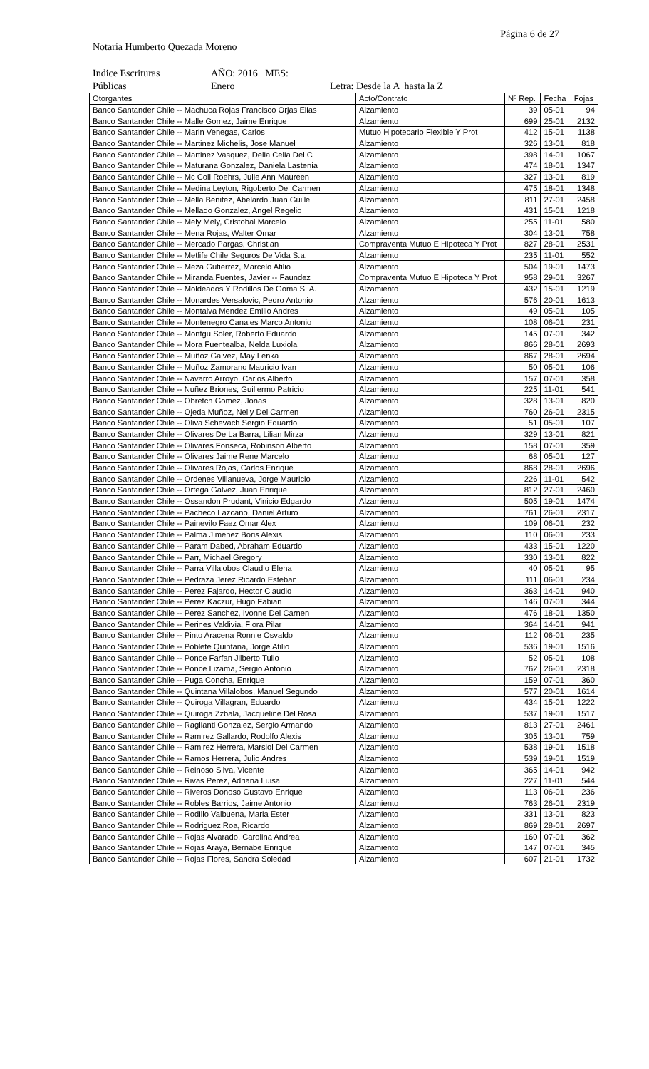Página 6 de 27
Notaría Humberto Quezada Moreno
Indice Escrituras
Públicas
AÑO: 2016 MES:
Enero
Letra: Desde la A hasta la Z
| Otorgantes | Acto/Contrato | Nº Rep. | Fecha | Fojas |
| --- | --- | --- | --- | --- |
| Banco Santander Chile -- Machuca Rojas Francisco Orjas Elias | Alzamiento | 39 | 05-01 | 94 |
| Banco Santander Chile -- Malle Gomez, Jaime Enrique | Alzamiento | 699 | 25-01 | 2132 |
| Banco Santander Chile -- Marin Venegas, Carlos | Mutuo Hipotecario Flexible Y Prot | 412 | 15-01 | 1138 |
| Banco Santander Chile -- Martinez Michelis, Jose Manuel | Alzamiento | 326 | 13-01 | 818 |
| Banco Santander Chile -- Martinez Vasquez, Delia Celia Del C | Alzamiento | 398 | 14-01 | 1067 |
| Banco Santander Chile -- Maturana Gonzalez, Daniela Lastenia | Alzamiento | 474 | 18-01 | 1347 |
| Banco Santander Chile -- Mc Coll Roehrs, Julie Ann Maureen | Alzamiento | 327 | 13-01 | 819 |
| Banco Santander Chile -- Medina Leyton, Rigoberto Del Carmen | Alzamiento | 475 | 18-01 | 1348 |
| Banco Santander Chile -- Mella Benitez, Abelardo Juan Guille | Alzamiento | 811 | 27-01 | 2458 |
| Banco Santander Chile -- Mellado Gonzalez, Angel Regelio | Alzamiento | 431 | 15-01 | 1218 |
| Banco Santander Chile -- Mely Mely, Cristobal Marcelo | Alzamiento | 255 | 11-01 | 580 |
| Banco Santander Chile -- Mena Rojas, Walter Omar | Alzamiento | 304 | 13-01 | 758 |
| Banco Santander Chile -- Mercado Pargas, Christian | Compraventa Mutuo E Hipoteca Y Prot | 827 | 28-01 | 2531 |
| Banco Santander Chile -- Metlife Chile Seguros De Vida S.a. | Alzamiento | 235 | 11-01 | 552 |
| Banco Santander Chile -- Meza Gutierrez, Marcelo Atilio | Alzamiento | 504 | 19-01 | 1473 |
| Banco Santander Chile -- Miranda Fuentes, Javier -- Faundez | Compraventa Mutuo E Hipoteca Y Prot | 958 | 29-01 | 3267 |
| Banco Santander Chile -- Moldeados Y Rodillos De Goma S. A. | Alzamiento | 432 | 15-01 | 1219 |
| Banco Santander Chile -- Monardes Versalovic, Pedro Antonio | Alzamiento | 576 | 20-01 | 1613 |
| Banco Santander Chile -- Montalva Mendez Emilio Andres | Alzamiento | 49 | 05-01 | 105 |
| Banco Santander Chile -- Montenegro Canales Marco Antonio | Alzamiento | 108 | 06-01 | 231 |
| Banco Santander Chile -- Montgu Soler, Roberto Eduardo | Alzamiento | 145 | 07-01 | 342 |
| Banco Santander Chile -- Mora Fuentealba, Nelda Luxiola | Alzamiento | 866 | 28-01 | 2693 |
| Banco Santander Chile -- Muñoz Galvez, May Lenka | Alzamiento | 867 | 28-01 | 2694 |
| Banco Santander Chile -- Muñoz Zamorano Mauricio Ivan | Alzamiento | 50 | 05-01 | 106 |
| Banco Santander Chile -- Navarro Arroyo, Carlos Alberto | Alzamiento | 157 | 07-01 | 358 |
| Banco Santander Chile -- Nuñez Briones, Guillermo Patricio | Alzamiento | 225 | 11-01 | 541 |
| Banco Santander Chile -- Obretch Gomez, Jonas | Alzamiento | 328 | 13-01 | 820 |
| Banco Santander Chile -- Ojeda Muñoz, Nelly Del Carmen | Alzamiento | 760 | 26-01 | 2315 |
| Banco Santander Chile -- Oliva Schevach Sergio Eduardo | Alzamiento | 51 | 05-01 | 107 |
| Banco Santander Chile -- Olivares De La Barra, Lilian Mirza | Alzamiento | 329 | 13-01 | 821 |
| Banco Santander Chile -- Olivares Fonseca, Robinson Alberto | Alzamiento | 158 | 07-01 | 359 |
| Banco Santander Chile -- Olivares Jaime Rene Marcelo | Alzamiento | 68 | 05-01 | 127 |
| Banco Santander Chile -- Olivares Rojas, Carlos Enrique | Alzamiento | 868 | 28-01 | 2696 |
| Banco Santander Chile -- Ordenes Villanueva, Jorge Mauricio | Alzamiento | 226 | 11-01 | 542 |
| Banco Santander Chile -- Ortega Galvez, Juan Enrique | Alzamiento | 812 | 27-01 | 2460 |
| Banco Santander Chile -- Ossandon Prudant, Vinicio Edgardo | Alzamiento | 505 | 19-01 | 1474 |
| Banco Santander Chile -- Pacheco Lazcano, Daniel Arturo | Alzamiento | 761 | 26-01 | 2317 |
| Banco Santander Chile -- Painevilo Faez Omar Alex | Alzamiento | 109 | 06-01 | 232 |
| Banco Santander Chile -- Palma Jimenez Boris Alexis | Alzamiento | 110 | 06-01 | 233 |
| Banco Santander Chile -- Param Dabed, Abraham Eduardo | Alzamiento | 433 | 15-01 | 1220 |
| Banco Santander Chile -- Parr, Michael Gregory | Alzamiento | 330 | 13-01 | 822 |
| Banco Santander Chile -- Parra Villalobos Claudio Elena | Alzamiento | 40 | 05-01 | 95 |
| Banco Santander Chile -- Pedraza Jerez Ricardo Esteban | Alzamiento | 111 | 06-01 | 234 |
| Banco Santander Chile -- Perez Fajardo, Hector Claudio | Alzamiento | 363 | 14-01 | 940 |
| Banco Santander Chile -- Perez Kaczur, Hugo Fabian | Alzamiento | 146 | 07-01 | 344 |
| Banco Santander Chile -- Perez Sanchez, Ivonne Del Carnen | Alzamiento | 476 | 18-01 | 1350 |
| Banco Santander Chile -- Perines Valdivia, Flora Pilar | Alzamiento | 364 | 14-01 | 941 |
| Banco Santander Chile -- Pinto Aracena Ronnie Osvaldo | Alzamiento | 112 | 06-01 | 235 |
| Banco Santander Chile -- Poblete Quintana, Jorge Atilio | Alzamiento | 536 | 19-01 | 1516 |
| Banco Santander Chile -- Ponce Farfan Jilberto Tulio | Alzamiento | 52 | 05-01 | 108 |
| Banco Santander Chile -- Ponce Lizama, Sergio Antonio | Alzamiento | 762 | 26-01 | 2318 |
| Banco Santander Chile -- Puga Concha, Enrique | Alzamiento | 159 | 07-01 | 360 |
| Banco Santander Chile -- Quintana Villalobos, Manuel Segundo | Alzamiento | 577 | 20-01 | 1614 |
| Banco Santander Chile -- Quiroga Villagran, Eduardo | Alzamiento | 434 | 15-01 | 1222 |
| Banco Santander Chile -- Quiroga Zzbala, Jacqueline Del Rosa | Alzamiento | 537 | 19-01 | 1517 |
| Banco Santander Chile -- Raglianti Gonzalez, Sergio Armando | Alzamiento | 813 | 27-01 | 2461 |
| Banco Santander Chile -- Ramirez Gallardo, Rodolfo Alexis | Alzamiento | 305 | 13-01 | 759 |
| Banco Santander Chile -- Ramirez Herrera, Marsiol Del Carmen | Alzamiento | 538 | 19-01 | 1518 |
| Banco Santander Chile -- Ramos Herrera, Julio Andres | Alzamiento | 539 | 19-01 | 1519 |
| Banco Santander Chile -- Reinoso Silva, Vicente | Alzamiento | 365 | 14-01 | 942 |
| Banco Santander Chile -- Rivas Perez, Adriana Luisa | Alzamiento | 227 | 11-01 | 544 |
| Banco Santander Chile -- Riveros Donoso Gustavo Enrique | Alzamiento | 113 | 06-01 | 236 |
| Banco Santander Chile -- Robles Barrios, Jaime Antonio | Alzamiento | 763 | 26-01 | 2319 |
| Banco Santander Chile -- Rodillo Valbuena, Maria Ester | Alzamiento | 331 | 13-01 | 823 |
| Banco Santander Chile -- Rodriguez Roa, Ricardo | Alzamiento | 869 | 28-01 | 2697 |
| Banco Santander Chile -- Rojas Alvarado, Carolina Andrea | Alzamiento | 160 | 07-01 | 362 |
| Banco Santander Chile -- Rojas Araya, Bernabe Enrique | Alzamiento | 147 | 07-01 | 345 |
| Banco Santander Chile -- Rojas Flores, Sandra Soledad | Alzamiento | 607 | 21-01 | 1732 |